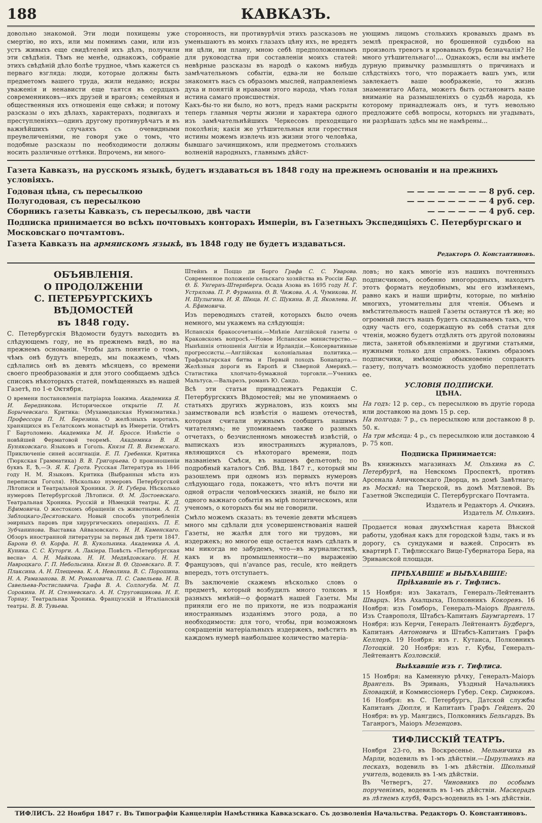188 КАВКАЗЪ.
довольно знакомой. Эти люди похищены уже смертію, но ихъ, или мы помнимъ сами, или изъ устъ живыхъ еще свидѣтелей ихъ дѣлъ, получили эти свѣдѣнія. Тѣмъ не менѣе, однакожъ, собраніе этихъ свѣдѣній дѣло болѣе трудное, чѣмъ кажется съ перваго взгляда: люди, которые должны быть предметомъ вашего труда, жили недавно; искры уваженія и ненависти еще таятся въ сердцахъ современниковъ—ихъ друзей и враговъ; семейныя и общественныя ихъ отношенія еще свѣжи; и потому разсказы о ихъ дѣлахъ, характерахъ, подвигахъ и преступленіяхъ—одинъ другому противурѣчатъ и въ важнѣйшихъ случаяхъ съ очевидными преувеличеніями, не говоря уже о томъ, что подобные разсказы по необходимости должны носить различные оттѣнки. Впрочемъ, ни много-
сторонность, ни противурѣчія этихъ разсказовъ не уменьшаютъ въ моихъ глазахъ цѣну ихъ, не вредятъ ни цѣли, ни плану, мною себѣ предположеннымъ для руководства при составленіи моихъ статей: невѣрные разсказы въ народѣ о какомъ нибудь замѣчательномъ событіи, едва-ли не больше знакомятъ насъ съ образомъ мыслей, направленіемъ духа и понятій и нравами этого народа, чѣмъ голая истина самаго происшествія.
Какъ-бы-то ни было, но вотъ, предъ нами раскрыты теперь главныя черты жизни и характера одного изъ замѣчательнѣйшихъ Черкесовъ преходящаго поколѣнія; какія же утѣшительныя или горестныя истины можемъ извлечь изъ жизни этого человѣка, бывшаго зачинщикомъ, или предметомъ столькихъ волненій народныхъ, главнымъ дѣйст-
ующимъ лицомъ столькихъ кровавыхъ драмъ въ землѣ прекрасной, но брошенной судьбою на произволъ тревогъ и кровавыхъ бурь безначалія? Не много утѣшительнаго!.... Однакожъ, если вы имѣете дурную привычку размышлять о причинахъ и слѣдствіяхъ того, что поражаетъ вашъ умъ, или завлекаетъ ваше воображеніе, то жизнь знаменитаго Абата, можетъ быть остановитъ ваше вниманіе на размышленіяхъ о судьбѣ народа, къ которому принадлежалъ онъ, и тутъ невольно предложите себѣ вопросы, которыхъ ни угадывать, ни разрѣшать здѣсь мы не намѣрены...
Газета Кавказъ, на русскомъ языкѣ, будетъ издаваться въ 1848 году на прежнемъ основаніи и на прежнихъ условіяхъ.
Годовая цѣна, съ пересылкою — — — — — — — — 8 руб. сер.
Полугодовая, съ пересылкою — — — — — — — — 4 руб. сер.
Сборникъ газеты Кавказъ, съ пересылкою, двѣ части — — — — — — 4 руб. сер.
Подписка принимается во всѣхъ почтовыхъ конторахъ Имперіи, въ Газетныхъ Экспедиціяхъ С. Петербургскаго и Московскаго почтамтовъ.
Газета Кавказъ на армянскомъ языкѣ, въ 1848 году не будетъ издаваться.
Редакторъ О. Константиновъ.
ОБЪЯВЛЕНІЯ.
О ПРОДОЛЖЕНІИ
С. ПЕТЕРБУРГСКИХЪ ВѢДОМОСТЕЙ
въ 1848 году.
С. Петербургскія Вѣдомости будутъ выходить въ слѣдующемъ году, не въ прежнемъ видѣ, но на прежнемъ основаніи. Чтобы дать понятіе о томъ, чѣмъ онѣ будутъ впередъ, мы покажемъ, чѣмъ сдѣлались онѣ въ девять мѣсяцевъ, со времени своего преобразованія и для этого сообщаемъ здѣсь списокъ нѣкоторыхъ статей, помѣщенныхъ въ нашей Газетѣ, по 1-е Октября.
О времени постановленія патріарха Іоакима. Академика Я. И. Бередникова. Историческое открытіе П. Н. Борычевскаго. Критика: (Мухамеданская Нумизматика.) Профессора П. Н. Березина. О желѣзныхъ воротахъ, хранящихся въ Гелатскомъ монастырѣ въ Имеретіи. Отвѣтъ Г Бартоломею. Академика М. И. Броссе. Извѣстіе о новѣйшей Ферматовой теоремѣ. Академика В. Я. Буняковскаго. Языковъ и Гоголь. Князя П. В. Вяземскаго. Приключеніе синей ассигнаціи. Е. П. Гребенки. Критика (Тюркская Грамматика) В. В. Григорьева. О произношеніи буквъ Е, Ѣ,—Э. Я. К. Грота. Русская Литература въ 1846 году Н. М. Языковъ. Критика (Выбранныя мѣста изъ переписки Гоголя). Нѣсколько нумеровъ Петербургской Лѣтописи и Театральной Хроники. Э. И. Губера. Нѣсколько нумеровъ Петербургской Лѣтописи. Ѳ. М. Достоевскаго. Театральная Хроника. Русскій и Нѣмецкій театры. К. Д. Ефимовича. О жестокомъ обращеніи съ животными. А. П. Заблоцкаго-Десятовскаго. Новый способъ употребленія эѳирныхъ паровъ при хирургическихъ операціяхъ. П. Е. Зубчанинова. Выставка Айвазовскаго. Н. И. Каменскаго. Обзоръ иностранной литературы за первыя двѣ трети 1847. Барона Ѳ. Ѳ. Корфа. Н. В. Кукольника. Академика А. А. Куника. С. С. Куторги. А. Лакіера. Повѣсть «Петербургская весна» А. Н. Майкова. Н. И. Медвѣдовскаго. Н. Н. Навроцкаго. Г. П. Небольсина. Князя В. Ѳ. Одоевскаго. В. Т. Плаксина. А. Н. Плещеева. К. А. Неволина. В. С. Порошина. Н. А. Рамазанова. В. М. Романовича. П. С. Савельева. Н. В. Савельева-Ростиславича. Графа В. А. Соллогуба. М. П. Сорокина. Н. И. Сreзневскаго. А. Н. Струговщикова. Н. Е. Торнау. Театральная Хроника. Французскій и Италіанскій театры. В. В. Тувьева.
Штейнъ и Поццо ди Борго Графа С. С. Уварова. Современное положеніе сельскаго хозяйства въ Россіи Бар. Ѳ. Б. Унгернъ-Штернберга. Осада Азова въ 1695 году Н. Г. Устрялова. П. Р. Фурманна. Ѳ. В. Чижова. А. А. Чумикова. Н. Н. Шулыгина. И. Я. Шюца. Н. С. Щукина. В. Д. Яковлева. И. А. Ефимовича.
Изъ переводныхъ статей, которыхъ было очень немного, мы укажемъ на слѣдующія:
Испанскія бракосочетанія.—Мнѣніе Англійской газеты о Краковскомъ вопросѣ.—Новое Испанское министерство.—Нынѣшнія отношенія Англіи и Ирландіи.—Консервативные прогрессисты.—Англійская колоніальная политика.—Трафальгарская битва и Первый походъ Бонапарта.—Желѣзныя дороги въ Европѣ и Сѣверной Америкѣ.—Статистика хлопчато-бумажной торговли.—Ученикъ Мальтуса.—Вальрезъ, романъ Ю. Сандо.
Всѣ эти статьи принадлежатъ Редакціи С. Петербургскихъ Вѣдомостей; мы не упоминаемъ о статьяхъ другихъ журналовъ, изъ коихъ мы заимствовали всѣ извѣстія о нашемъ отечествѣ, которыя считали нужнымъ сообщить нашимъ читателямъ; не упоминаемъ также о разныхъ отчетахъ, о безчисленномъ множествѣ извѣстій, о выпискахъ изъ иностранныхъ журналовъ, являющихся съ нѣкотораго времени, подъ названіемъ Смѣси, въ нашемъ фельетонѣ; по подробный каталогъ Спб. Вѣд. 1847 г., который мы разошлемъ при одномъ изъ первыхъ нумеровъ слѣдующаго года, покажетъ, что нѣтъ почти ни одной отрасли человѣческихъ знаній, не было ни одного важнаго событія въ мірѣ политическомъ, или ученомъ, о которыхъ бы мы не говорили.
Смѣло можемъ сказать: въ теченіе девяти мѣсяцевъ много мы сдѣлали для усовершенствованія нашей Газеты, не жалѣя для того ни трудовъ, ни издержекъ; но многое еще остается намъ сдѣлать и мы никогда не забудемъ, что—въ журналистикѣ, какъ и въ промышленности—по выраженію Французовъ, qui n'avance pas, recule, кто нейдетъ впередъ, тотъ отступаетъ.
Въ заключеніе скажемъ нѣсколько словъ о предметѣ, который возбудилъ много толковъ и разныхъ мнѣній—о форматѣ нашей Газеты. Мы приняли его не по прихоти, не изъ подражанія иностраннымъ изданіямъ этого рода, а по необходимости: для того, чтобы, при возможномъ сокращеніи матеріальныхъ издержекъ, вмѣстить въ каждомъ нумерѣ наибольшее количество матеріа-
ловъ; но какъ многіе изъ нашихъ почтенныхъ подписчиковъ, особенно иногородныхъ, находятъ этотъ форматъ неудобнымъ, мы его измѣняемъ, равно какъ и наши шрифты, которые, по мнѣнію многихъ, утомительны для чтенія. Объемъ и вмѣстительность нашей Газеты останутся тѣ же; но огромный листъ нашъ будетъ складываемъ такъ, что одну часть его, содержащую въ себѣ статьи для чтенія, можно будетъ отдѣлять отъ другой половины листа, занятой объявленіями и другими статьями, нужными только для справокъ. Такимъ образомъ подписчики, имѣющіе обыкновеніе сохранять газету, получатъ возможность удобно переплетать ее.
УСЛОВІЯ ПОДПИСКИ.
ЦѢНА.
На годъ: 12 р. сер., съ пересылкою въ другіе города или доставкою на домъ 15 р. сер.
На полгода: 7 р., съ пересылкою или доставкою 8 р. 50. к.
На три мѣсяца: 4 р., съ пересылкою или доставкою 4 р. 75 коп.
Подписка Принимается:
Въ книжныхъ магазинахъ М. Ольхина въ С. Петербургѣ, на Невскомъ Проспектѣ, противъ Арсенала Аничковскаго Дворца, въ домѣ Завѣтнаго; въ Москвѣ: на Тверской, въ домѣ Мятлевой. Въ Газетной Экспедиціи С. Петербургскаго Почтамта.
Издатель и Редакторъ А. Очкинъ.
Издатель М. Ольхинъ.
Продается новая двухмѣстная карета Вѣнской работы, удобная какъ для городской ѣзды, такъ и въ дорогу, съ сундуками и важей. Спросить въ квартирѣ Г. Тифлисскаго Вице-Губернатора Бера, на Эриванской площади.
ПРІѢХАВШІЕ и ВЫѢХАВШІЕ:
Пріѣхавшіе въ г. Тифлисъ.
15 Ноября: изъ Закаталъ, Генералъ-Лейтенантъ Шварцъ. Изъ Ахалцыха, Полковникъ Кокоревъ. 16 Ноября: изъ Гомборъ, Генералъ-Маіоръ Врангель. Изъ Ставрополя, Штабсъ-Капитанъ Баумгартенъ. 17 Ноября: изъ Керчи, Генералъ Лейтенантъ Будбергъ, Капитанъ Антоновичь и Штабсъ-Капитанъ Графъ Келлеръ. 19 Ноября: изъ г. Кутаиса, Полковникъ Потоцкій. 20 Ноября: изъ г. Кубы, Генералъ-Лейтенантъ Козловскій.
Выѣхавшіе изъ г. Тифлиса.
15 Ноября: на Каменную рѣчку, Генералъ-Маіоръ Врангель. Въ Эривань, Уѣздный Начальникъ Бловацкій, и Коммиссіонеръ Губер. Секр. Сирюковъ. 16 Ноября: въ С. Петербургъ, Датской службы Капитанъ Дюпля, и Капитанъ Графъ Гейденъ. 20 Ноября: въ ур. Мангдисъ, Полковникъ Бельгардъ. Въ Таганрогъ, Маіоръ Мезенцовъ.
ТИФЛИССКІЙ ТЕАТРЪ.
Ноября 23-го, въ Воскресенье. Мельничиха въ Марли, водевиль въ 1-мъ дѣйствіи.—Цырульникъ на пескахъ, водевиль въ 1-мъ дѣйствіи. Школьный учитель, водевиль въ 1-мъ дѣйствіи.
Въ Четвергъ, 27. Чиновникъ по особымъ порученіямъ, водевиль въ 1-мъ дѣйствіи. Маскерадъ въ лѣтнемъ клубѣ, Фарсъ-водевиль въ 1-мъ дѣйствіи.
ТИФЛИСЪ. 22 Ноября 1847 г. Въ Типографіи Канцеляріи Намѣстника Кавказскаго. Съ дозволенія Начальства. Редакторъ О. Константиновъ.